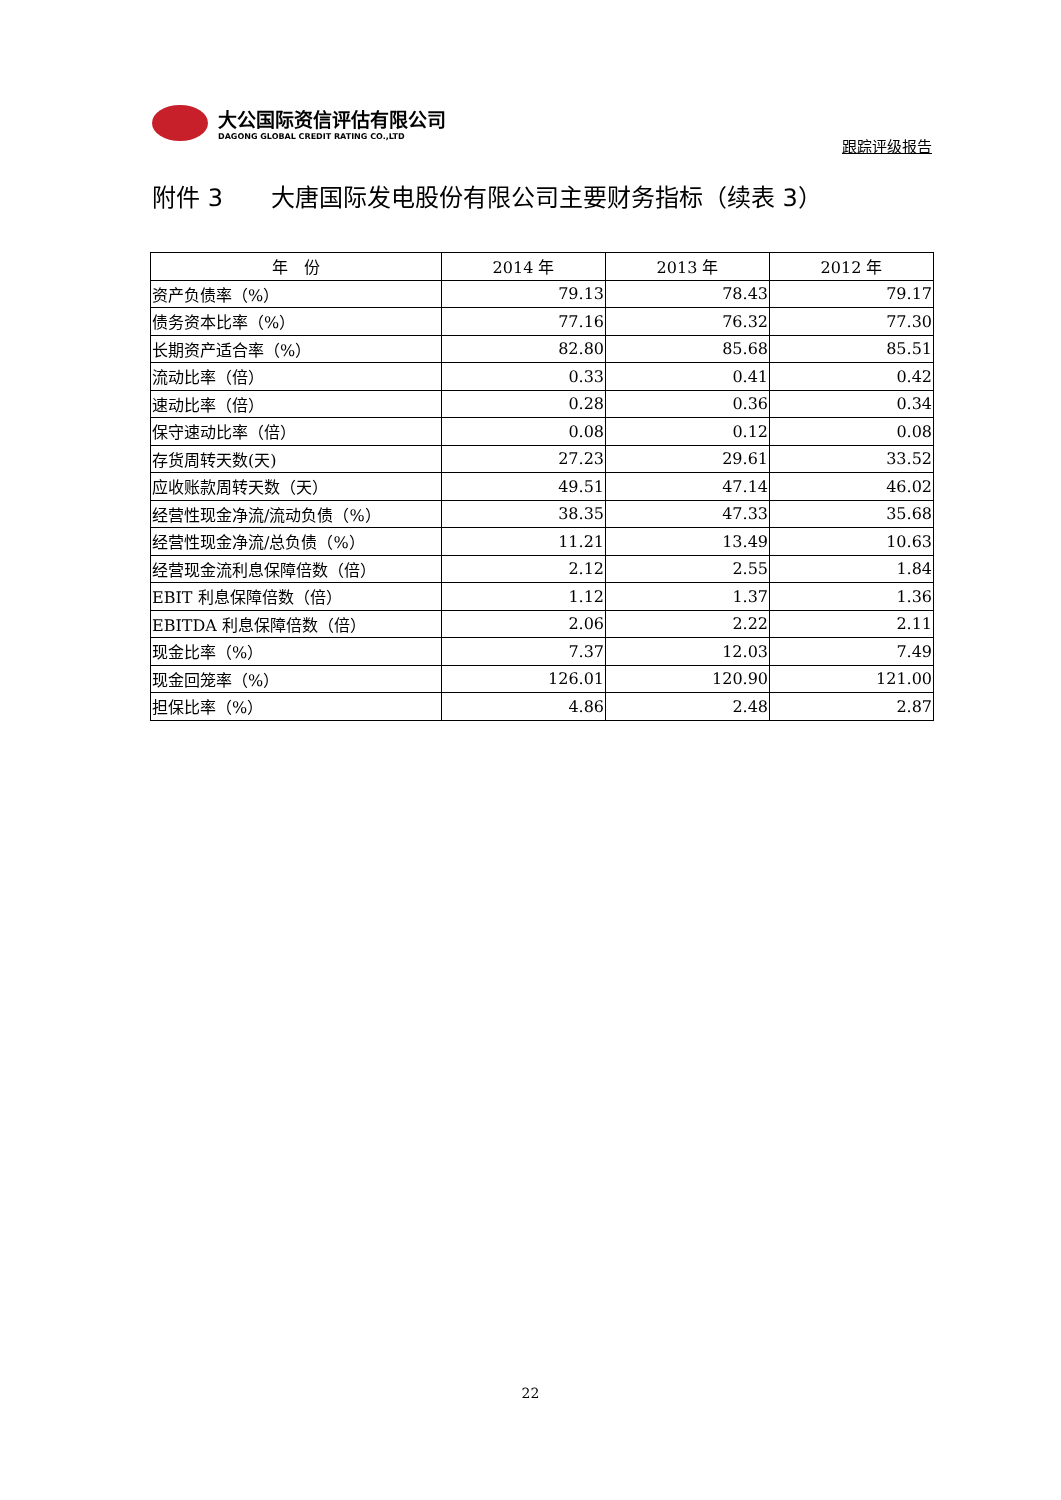大公国际资信评估有限公司
DAGONG GLOBAL CREDIT RATING CO.,LTD
跟踪评级报告
附件 3　　大唐国际发电股份有限公司主要财务指标（续表 3）
| 年 份 | 2014 年 | 2013 年 | 2012 年 |
| --- | --- | --- | --- |
| 资产负债率（%） | 79.13 | 78.43 | 79.17 |
| 债务资本比率（%） | 77.16 | 76.32 | 77.30 |
| 长期资产适合率（%） | 82.80 | 85.68 | 85.51 |
| 流动比率（倍） | 0.33 | 0.41 | 0.42 |
| 速动比率（倍） | 0.28 | 0.36 | 0.34 |
| 保守速动比率（倍） | 0.08 | 0.12 | 0.08 |
| 存货周转天数(天) | 27.23 | 29.61 | 33.52 |
| 应收账款周转天数（天） | 49.51 | 47.14 | 46.02 |
| 经营性现金净流/流动负债（%） | 38.35 | 47.33 | 35.68 |
| 经营性现金净流/总负债（%） | 11.21 | 13.49 | 10.63 |
| 经营现金流利息保障倍数（倍） | 2.12 | 2.55 | 1.84 |
| EBIT 利息保障倍数（倍） | 1.12 | 1.37 | 1.36 |
| EBITDA 利息保障倍数（倍） | 2.06 | 2.22 | 2.11 |
| 现金比率（%） | 7.37 | 12.03 | 7.49 |
| 现金回笼率（%） | 126.01 | 120.90 | 121.00 |
| 担保比率（%） | 4.86 | 2.48 | 2.87 |
22